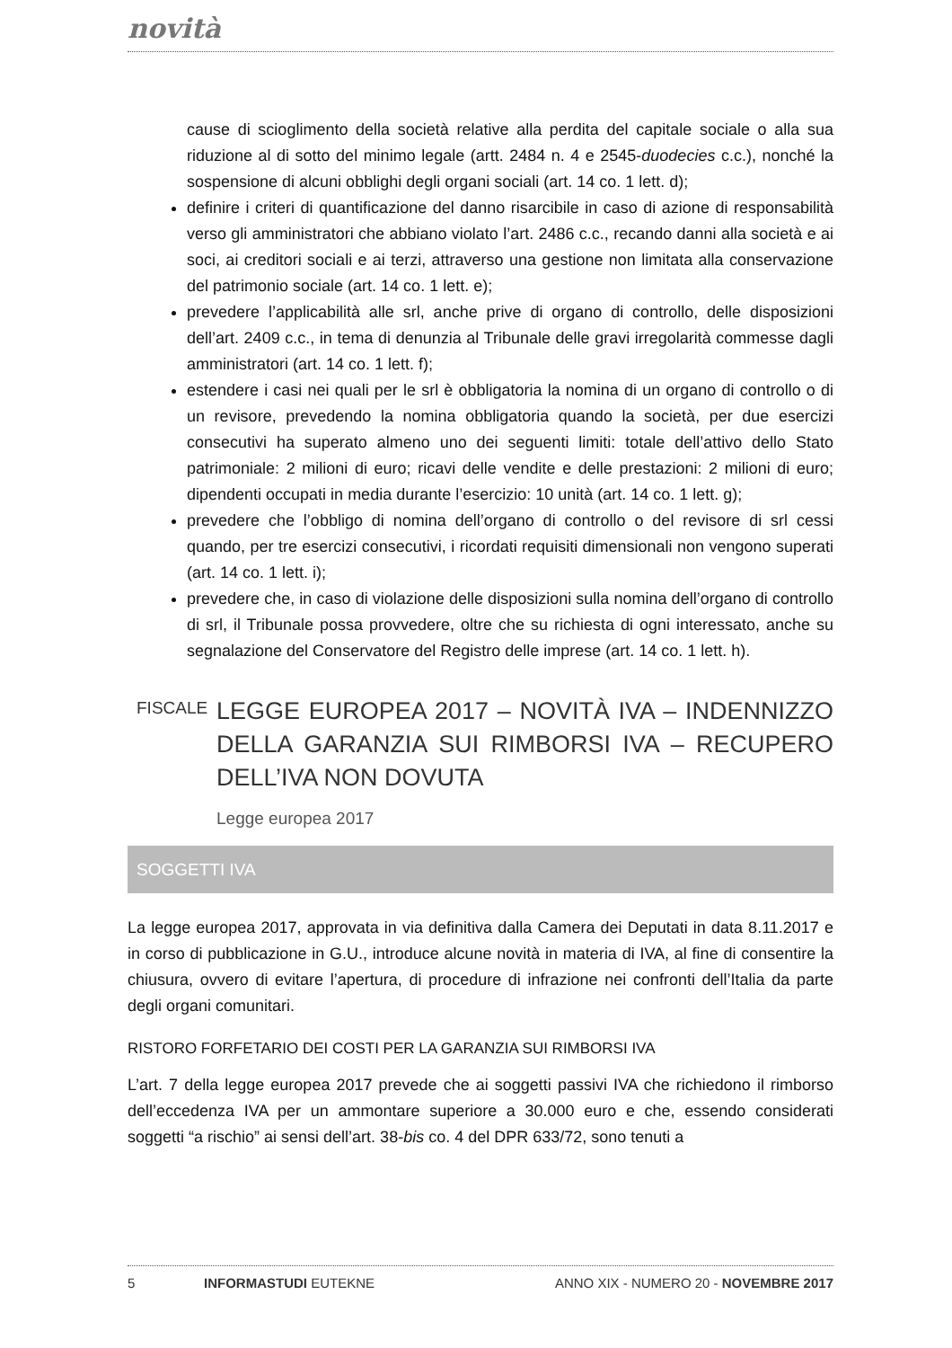novità
cause di scioglimento della società relative alla perdita del capitale sociale o alla sua riduzione al di sotto del minimo legale (artt. 2484 n. 4 e 2545-duodecies c.c.), nonché la sospensione di alcuni obblighi degli organi sociali (art. 14 co. 1 lett. d);
definire i criteri di quantificazione del danno risarcibile in caso di azione di responsabilità verso gli amministratori che abbiano violato l’art. 2486 c.c., recando danni alla società e ai soci, ai creditori sociali e ai terzi, attraverso una gestione non limitata alla conservazione del patrimonio sociale (art. 14 co. 1 lett. e);
prevedere l’applicabilità alle srl, anche prive di organo di controllo, delle disposizioni dell’art. 2409 c.c., in tema di denunzia al Tribunale delle gravi irregolarità commesse dagli amministratori (art. 14 co. 1 lett. f);
estendere i casi nei quali per le srl è obbligatoria la nomina di un organo di controllo o di un revisore, prevedendo la nomina obbligatoria quando la società, per due esercizi consecutivi ha superato almeno uno dei seguenti limiti: totale dell’attivo dello Stato patrimoniale: 2 milioni di euro; ricavi delle vendite e delle prestazioni: 2 milioni di euro; dipendenti occupati in media durante l’esercizio: 10 unità (art. 14 co. 1 lett. g);
prevedere che l’obbligo di nomina dell’organo di controllo o del revisore di srl cessi quando, per tre esercizi consecutivi, i ricordati requisiti dimensionali non vengono superati (art. 14 co. 1 lett. i);
prevedere che, in caso di violazione delle disposizioni sulla nomina dell’organo di controllo di srl, il Tribunale possa provvedere, oltre che su richiesta di ogni interessato, anche su segnalazione del Conservatore del Registro delle imprese (art. 14 co. 1 lett. h).
FISCALE
LEGGE EUROPEA 2017 – NOVITÀ IVA – INDENNIZZO DELLA GARANZIA SUI RIMBORSI IVA – RECUPERO DELL’IVA NON DOVUTA
Legge europea 2017
SOGGETTI IVA
La legge europea 2017, approvata in via definitiva dalla Camera dei Deputati in data 8.11.2017 e in corso di pubblicazione in G.U., introduce alcune novità in materia di IVA, al fine di consentire la chiusura, ovvero di evitare l’apertura, di procedure di infrazione nei confronti dell’Italia da parte degli organi comunitari.
RISTORO FORFETARIO DEI COSTI PER LA GARANZIA SUI RIMBORSI IVA
L’art. 7 della legge europea 2017 prevede che ai soggetti passivi IVA che richiedono il rimborso dell’eccedenza IVA per un ammontare superiore a 30.000 euro e che, essendo considerati soggetti “a rischio” ai sensi dell’art. 38-bis co. 4 del DPR 633/72, sono tenuti a
5 INFORMASTUDI EUTEKNE ANNO XIX - NUMERO 20 - NOVEMBRE 2017